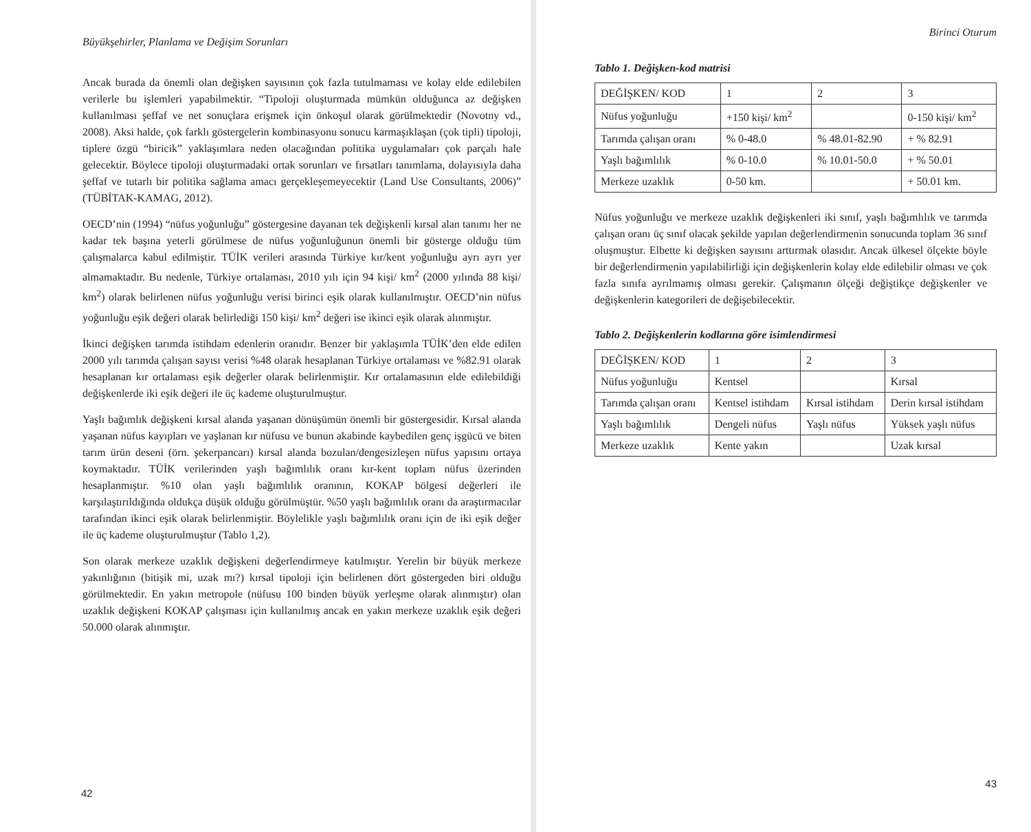Büyükşehirler, Planlama ve Değişim Sorunları
Ancak burada da önemli olan değişken sayısının çok fazla tutulmaması ve kolay elde edilebilen verilerle bu işlemleri yapabilmektir. “Tipoloji oluşturmada mümkün olduğunca az değişken kullanılması şeffaf ve net sonuçlara erişmek için önkoşul olarak görülmektedir (Novotny vd., 2008). Aksi halde, çok farklı göstergelerin kombinasyonu sonucu karmaşıklaşan (çok tipli) tipoloji, tiplere özgü “biricik” yaklaşımlara neden olacağından politika uygulamaları çok parçalı hale gelecektir. Böylece tipoloji oluşturmadaki ortak sorunları ve fırsatları tanımlama, dolayısıyla daha şeffaf ve tutarlı bir politika sağlama amacı gerçekleşemeyecektir (Land Use Consultants, 2006)” (TÜBİTAK-KAMAG, 2012).
OECD’nin (1994) “nüfus yoğunluğu” göstergesine dayanan tek değişkenli kırsal alan tanımı her ne kadar tek başına yeterli görülmese de nüfus yoğunluğunun önemli bir gösterge olduğu tüm çalışmalarca kabul edilmiştir. TÜİK verileri arasında Türkiye kır/kent yoğunluğu ayrı ayrı yer almamaktadır. Bu nedenle, Türkiye ortalaması, 2010 yılı için 94 kişi/ km<sup>2</sup> (2000 yılında 88 kişi/ km<sup>2</sup>) olarak belirlenen nüfus yoğunluğu verisi birinci eşik olarak kullanılmıştır. OECD’nin nüfus yoğunluğu eşik değeri olarak belirlediği 150 kişi/ km<sup>2</sup> değeri ise ikinci eşik olarak alınmıştır.
İkinci değişken tarımda istihdam edenlerin oranıdır. Benzer bir yaklaşımla TÜİK’den elde edilen 2000 yılı tarımda çalışan sayısı verisi %48 olarak hesaplanan Türkiye ortalaması ve %82.91 olarak hesaplanan kır ortalaması eşik değerler olarak belirlenmiştir. Kır ortalamasının elde edilebildiği değişkenlerde iki eşik değeri ile üç kademe oluşturulmuştur.
Yaşlı bağımlık değişkeni kırsal alanda yaşanan dönüşümün önemli bir göstergesidir. Kırsal alanda yaşanan nüfus kayıpları ve yaşlanan kır nüfusu ve bunun akabinde kaybedilen genç işgücü ve biten tarım ürün deseni (örn. şekerpancarı) kırsal alanda bozulan/dengesizleşen nüfus yapısını ortaya koymaktadır. TÜİK verilerinden yaşlı bağımlılık oranı kır-kent toplam nüfus üzerinden hesaplanmıştır. %10 olan yaşlı bağımlılık oranının, KOKAP bölgesi değerleri ile karşılaştırıldığında oldukça düşük olduğu görülmüştür. %50 yaşlı bağımlılık oranı da araştırmacılar tarafından ikinci eşik olarak belirlenmiştir. Böylelikle yaşlı bağımlılık oranı için de iki eşik değer ile üç kademe oluşturulmuştur (Tablo 1,2).
Son olarak merkeze uzaklık değişkeni değerlendirmeye katılmıştır. Yerelin bir büyük merkeze yakınlığının (bitişik mi, uzak mı?) kırsal tipoloji için belirlenen dört göstergeden biri olduğu görülmektedir. En yakın metropole (nüfusu 100 binden büyük yerleşme olarak alınmıştır) olan uzaklık değişkeni KOKAP çalışması için kullanılmış ancak en yakın merkeze uzaklık eşik değeri 50.000 olarak alınmıştır.
42
Birinci Oturum
Tablo 1. Değişken-kod matrisi
| DEĞİŞKEN/ KOD | 1 | 2 | 3 |
| Nüfus yoğunluğu | +150 kişi/ km<sup>2</sup> | | 0-150 kişi/ km<sup>2</sup> |
| Tarımda çalışan oranı | % 0-48.0 | % 48.01-82.90 | + % 82.91 |
| Yaşlı bağımlılık | % 0-10.0 | % 10.01-50.0 | + % 50.01 |
| Merkeze uzaklık | 0-50 km. | | + 50.01 km. |
Nüfus yoğunluğu ve merkeze uzaklık değişkenleri iki sınıf, yaşlı bağımlılık ve tarımda çalışan oranı üç sınıf olacak şekilde yapılan değerlendirmenin sonucunda toplam 36 sınıf oluşmuştur. Elbette ki değişken sayısını arttırmak olasıdır. Ancak ülkesel ölçekte böyle bir değerlendirmenin yapılabilirliği için değişkenlerin kolay elde edilebilir olması ve çok fazla sınıfa ayrılmamış olması gerekir. Çalışmanın ölçeği değiştikçe değişkenler ve değişkenlerin kategorileri de değişebilecektir.
Tablo 2. Değişkenlerin kodlarına göre isimlendirmesi
| DEĞİŞKEN/ KOD | 1 | 2 | 3 |
| Nüfus yoğunluğu | Kentsel | | Kırsal |
| Tarımda çalışan oranı | Kentsel istihdam | Kırsal istihdam | Derin kırsal istihdam |
| Yaşlı bağımlılık | Dengeli nüfus | Yaşlı nüfus | Yüksek yaşlı nüfus |
| Merkeze uzaklık | Kente yakın | | Uzak kırsal |
43